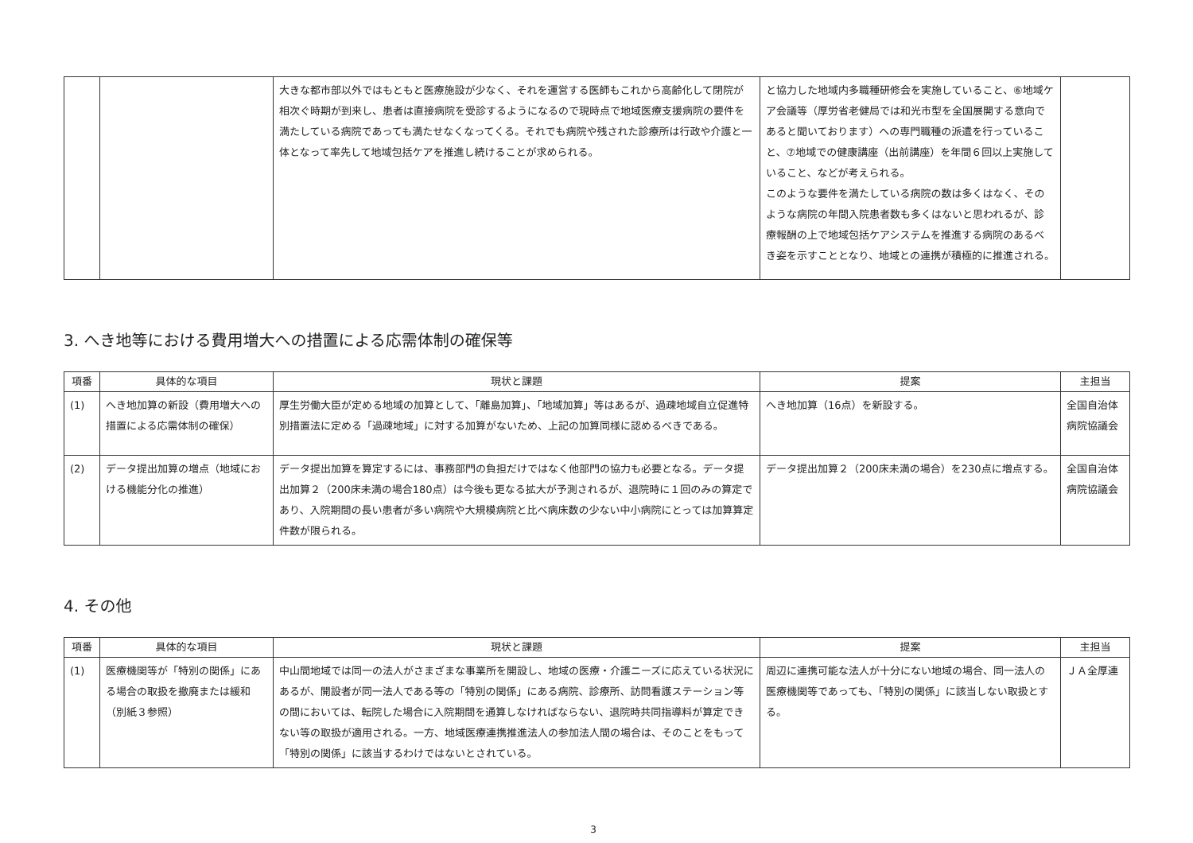| | | 大きな都市部以外ではもともと医療施設が少なく、それを運営する医師もこれから高齢化して閉院が相次ぐ時期が到来し、患者は直接病院を受診するようになるので現時点で地域医療支援病院の要件を満たしている病院であっても満たせなくなってくる。それでも病院や残された診療所は行政や介護と一体となって率先して地域包括ケアを推進し続けることが求められる。 | と協力した地域内多職種研修会を実施していること、⑥地域ケア会議等（厚労省老健局では和光市型を全国展開する意向であると聞いております）への専門職種の派遣を行っていること、⑦地域での健康講座（出前講座）を年間６回以上実施していること、などが考えられる。 このような要件を満たしている病院の数は多くはなく、そのような病院の年間入院患者数も多くはないと思われるが、診療報酬の上で地域包括ケアシステムを推進する病院のあるべき姿を示すこととなり、地域との連携が積極的に推進される。 | |
3. へき地等における費用増大への措置による応需体制の確保等
| 項番 | 具体的な項目 | 現状と課題 | 提案 | 主担当 |
| --- | --- | --- | --- | --- |
| (1) | へき地加算の新設（費用増大への措置による応需体制の確保） | 厚生労働大臣が定める地域の加算として、「離島加算」、「地域加算」等はあるが、過疎地域自立促進特別措置法に定める「過疎地域」に対する加算がないため、上記の加算同様に認めるべきである。 | へき地加算（16点）を新設する。 | 全国自治体病院協議会 |
| (2) | データ提出加算の増点（地域における機能分化の推進） | データ提出加算を算定するには、事務部門の負担だけではなく他部門の協力も必要となる。データ提出加算２（200床未満の場合180点）は今後も更なる拡大が予測されるが、退院時に１回のみの算定であり、入院期間の長い患者が多い病院や大規模病院と比べ病床数の少ない中小病院にとっては加算算定件数が限られる。 | データ提出加算２（200床未満の場合）を230点に増点する。 | 全国自治体病院協議会 |
4. その他
| 項番 | 具体的な項目 | 現状と課題 | 提案 | 主担当 |
| --- | --- | --- | --- | --- |
| (1) | 医療機関等が「特別の関係」にある場合の取扱を撤廃または緩和（別紙３参照） | 中山間地域では同一の法人がさまざまな事業所を開設し、地域の医療・介護ニーズに応えている状況にあるが、開設者が同一法人である等の「特別の関係」にある病院、診療所、訪問看護ステーション等の間においては、転院した場合に入院期間を通算しなければならない、退院時共同指導料が算定できない等の取扱が適用される。一方、地域医療連携推進法人の参加法人間の場合は、そのことをもって「特別の関係」に該当するわけではないとされている。 | 周辺に連携可能な法人が十分にない地域の場合、同一法人の医療機関等であっても、「特別の関係」に該当しない取扱とする。 | ＪＡ全厚連 |
3